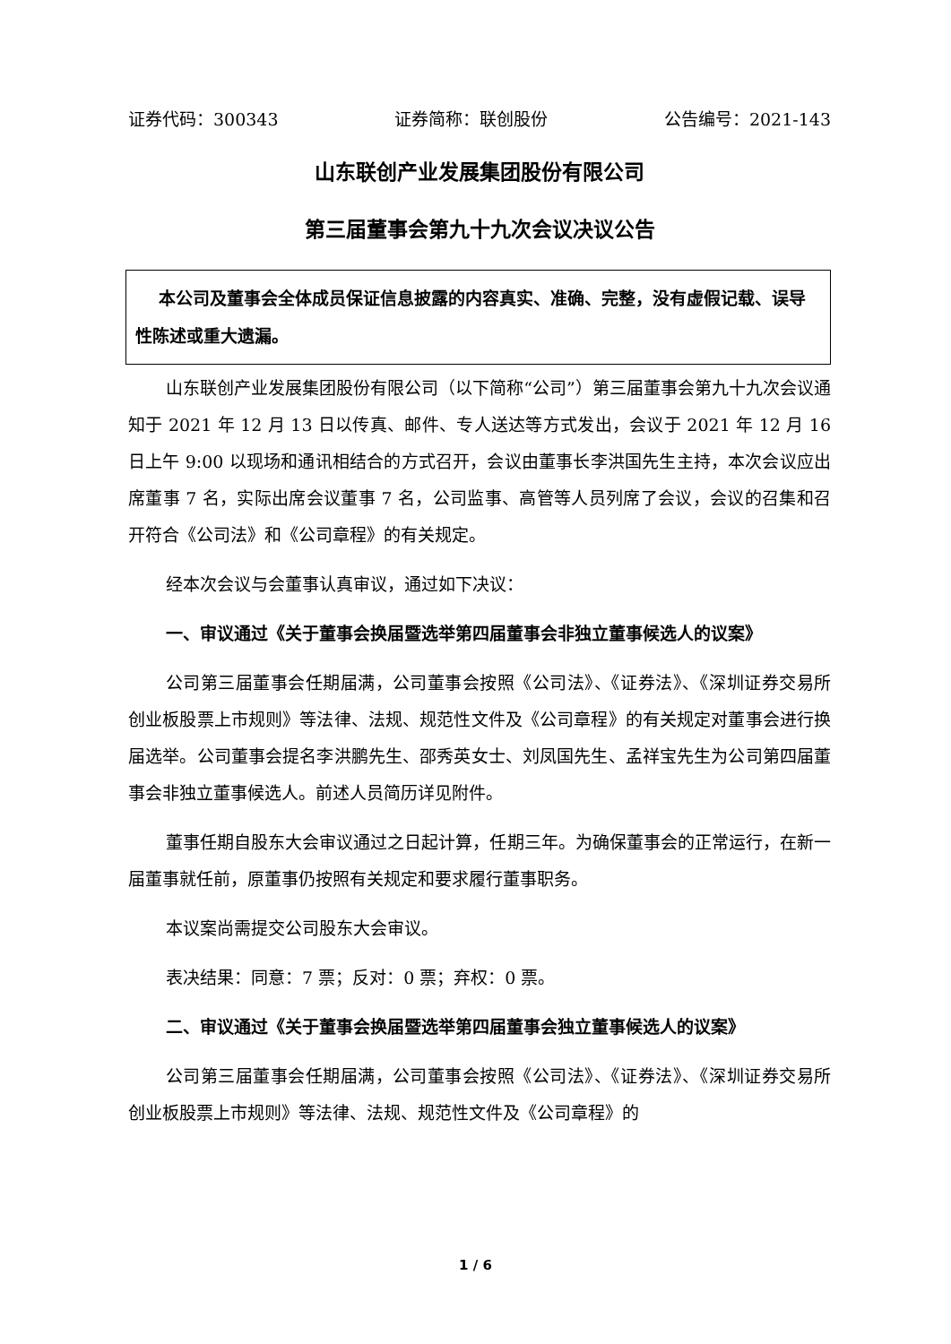证券代码：300343 证券简称：联创股份 公告编号：2021-143
山东联创产业发展集团股份有限公司
第三届董事会第九十九次会议决议公告
本公司及董事会全体成员保证信息披露的内容真实、准确、完整，没有虚假记载、误导性陈述或重大遗漏。
山东联创产业发展集团股份有限公司（以下简称“公司”）第三届董事会第九十九次会议通知于 2021 年 12 月 13 日以传真、邮件、专人送达等方式发出，会议于 2021 年 12 月 16 日上午 9:00 以现场和通讯相结合的方式召开，会议由董事长李洪国先生主持，本次会议应出席董事 7 名，实际出席会议董事 7 名，公司监事、高管等人员列席了会议，会议的召集和召开符合《公司法》和《公司章程》的有关规定。
经本次会议与会董事认真审议，通过如下决议：
一、审议通过《关于董事会换届暨选举第四届董事会非独立董事候选人的议案》
公司第三届董事会任期届满，公司董事会按照《公司法》、《证券法》、《深圳证券交易所创业板股票上市规则》等法律、法规、规范性文件及《公司章程》的有关规定对董事会进行换届选举。公司董事会提名李洪鹏先生、邵秀英女士、刘凤国先生、孟祥宝先生为公司第四届董事会非独立董事候选人。前述人员简历详见附件。
董事任期自股东大会审议通过之日起计算，任期三年。为确保董事会的正常运行，在新一届董事就任前，原董事仍按照有关规定和要求履行董事职务。
本议案尚需提交公司股东大会审议。
表决结果：同意：7 票；反对：0 票；弃权：0 票。
二、审议通过《关于董事会换届暨选举第四届董事会独立董事候选人的议案》
公司第三届董事会任期届满，公司董事会按照《公司法》、《证券法》、《深圳证券交易所创业板股票上市规则》等法律、法规、规范性文件及《公司章程》的
1 / 6